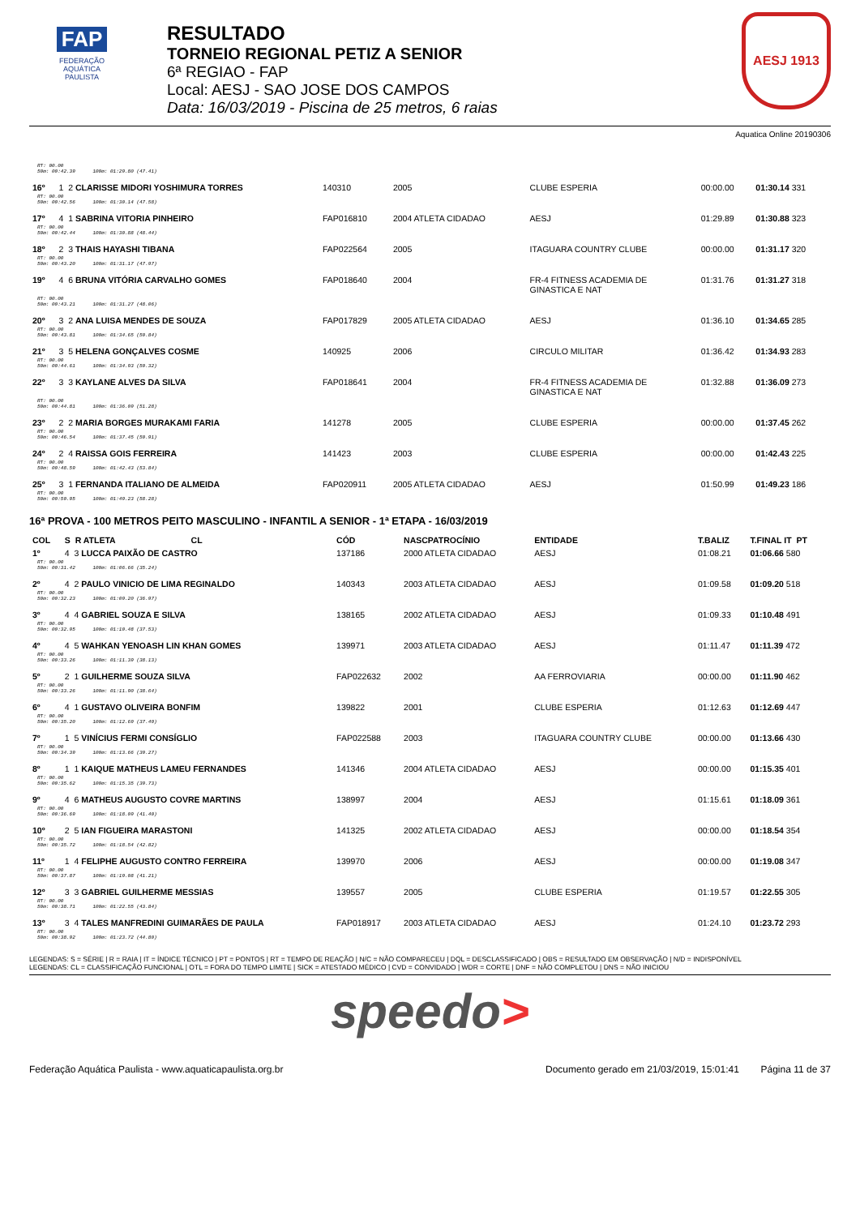FAP
FEDERAÇÃO
AQUÁTICA
PAULISTA
RESULTADO
TORNEIO REGIONAL PETIZ A SENIOR
6ª REGIAO - FAP
Local: AESJ - SAO JOSE DOS CAMPOS
Data: 16/03/2019 - Piscina de 25 metros, 6 raias
AESJ 1913
Aquatica Online 20190306
| RT: 00.00 50m: 00:42.39 100m: 01:29.80 (47.41) | | | | | | |
| 16º | 1 2 CLARISSE MIDORI YOSHIMURA TORRES | 140310 | 2005 | CLUBE ESPERIA | 00:00.00 | 01:30.14 331 |
| RT: 00.00 50m: 00:42.56 100m: 01:30.14 (47.58) | | | | | | |
| 17º | 4 1 SABRINA VITORIA PINHEIRO | FAP016810 | 2004 ATLETA CIDADAO | AESJ | 01:29.89 | 01:30.88 323 |
| RT: 00.00 50m: 00:42.44 100m: 01:30.88 (48.44) | | | | | | |
| 18º | 2 3 THAIS HAYASHI TIBANA | FAP022564 | 2005 | ITAGUARA COUNTRY CLUBE | 00:00.00 | 01:31.17 320 |
| RT: 00.00 50m: 00:43.20 100m: 01:31.17 (47.97) | | | | | | |
| 19º | 4 6 BRUNA VITÓRIA CARVALHO GOMES | FAP018640 | 2004 | FR-4 FITNESS ACADEMIA DE GINASTICA E NAT | 01:31.76 | 01:31.27 318 |
| RT: 00.00 50m: 00:43.21 100m: 01:31.27 (48.06) | | | | | | |
| 20º | 3 2 ANA LUISA MENDES DE SOUZA | FAP017829 | 2005 ATLETA CIDADAO | AESJ | 01:36.10 | 01:34.65 285 |
| RT: 00.00 50m: 00:43.81 100m: 01:34.65 (50.84) | | | | | | |
| 21º | 3 5 HELENA GONÇALVES COSME | 140925 | 2006 | CIRCULO MILITAR | 01:36.42 | 01:34.93 283 |
| RT: 00.00 50m: 00:44.61 100m: 01:34.93 (50.32) | | | | | | |
| 22º | 3 3 KAYLANE ALVES DA SILVA | FAP018641 | 2004 | FR-4 FITNESS ACADEMIA DE GINASTICA E NAT | 01:32.88 | 01:36.09 273 |
| RT: 00.00 50m: 00:44.81 100m: 01:36.09 (51.28) | | | | | | |
| 23º | 2 2 MARIA BORGES MURAKAMI FARIA | 141278 | 2005 | CLUBE ESPERIA | 00:00.00 | 01:37.45 262 |
| RT: 00.00 50m: 00:46.54 100m: 01:37.45 (50.91) | | | | | | |
| 24º | 2 4 RAISSA GOIS FERREIRA | 141423 | 2003 | CLUBE ESPERIA | 00:00.00 | 01:42.43 225 |
| RT: 00.00 50m: 00:48.59 100m: 01:42.43 (53.84) | | | | | | |
| 25º | 3 1 FERNANDA ITALIANO DE ALMEIDA | FAP020911 | 2005 ATLETA CIDADAO | AESJ | 01:50.99 | 01:49.23 186 |
| RT: 00.00 50m: 00:50.95 100m: 01:49.23 (58.28) | | | | | | |
16ª PROVA - 100 METROS PEITO MASCULINO - INFANTIL A SENIOR - 1ª ETAPA - 16/03/2019
| COL | S R ATLETA CL | CÓD | NASCPATROCÍNIO | ENTIDADE | T.BALIZ | T.FINAL IT PT |
| --- | --- | --- | --- | --- | --- | --- |
| 1º | 4 3 LUCCA PAIXÃO DE CASTRO | 137186 | 2000 ATLETA CIDADAO | AESJ | 01:08.21 | 01:06.66 580 |
| RT: 00.00 50m: 00:31.42 100m: 01:06.66 (35.24) | | | | | | |
| 2º | 4 2 PAULO VINICIO DE LIMA REGINALDO | 140343 | 2003 ATLETA CIDADAO | AESJ | 01:09.58 | 01:09.20 518 |
| RT: 00.00 50m: 00:32.23 100m: 01:09.20 (36.97) | | | | | | |
| 3º | 4 4 GABRIEL SOUZA E SILVA | 138165 | 2002 ATLETA CIDADAO | AESJ | 01:09.33 | 01:10.48 491 |
| RT: 00.00 50m: 00:32.95 100m: 01:10.48 (37.53) | | | | | | |
| 4º | 4 5 WAHKAN YENOASH LIN KHAN GOMES | 139971 | 2003 ATLETA CIDADAO | AESJ | 01:11.47 | 01:11.39 472 |
| RT: 00.00 50m: 00:33.26 100m: 01:11.39 (38.13) | | | | | | |
| 5º | 2 1 GUILHERME SOUZA SILVA | FAP022632 | 2002 | AA FERROVIARIA | 00:00.00 | 01:11.90 462 |
| RT: 00.00 50m: 00:33.26 100m: 01:11.90 (38.64) | | | | | | |
| 6º | 4 1 GUSTAVO OLIVEIRA BONFIM | 139822 | 2001 | CLUBE ESPERIA | 01:12.63 | 01:12.69 447 |
| RT: 00.00 50m: 00:35.20 100m: 01:12.69 (37.49) | | | | | | |
| 7º | 1 5 VINÍCIUS FERMI CONSÍGLIO | FAP022588 | 2003 | ITAGUARA COUNTRY CLUBE | 00:00.00 | 01:13.66 430 |
| RT: 00.00 50m: 00:34.39 100m: 01:13.66 (39.27) | | | | | | |
| 8º | 1 1 KAIQUE MATHEUS LAMEU FERNANDES | 141346 | 2004 ATLETA CIDADAO | AESJ | 00:00.00 | 01:15.35 401 |
| RT: 00.00 50m: 00:35.62 100m: 01:15.35 (39.73) | | | | | | |
| 9º | 4 6 MATHEUS AUGUSTO COVRE MARTINS | 138997 | 2004 | AESJ | 01:15.61 | 01:18.09 361 |
| RT: 00.00 50m: 00:36.69 100m: 01:18.09 (41.40) | | | | | | |
| 10º | 2 5 IAN FIGUEIRA MARASTONI | 141325 | 2002 ATLETA CIDADAO | AESJ | 00:00.00 | 01:18.54 354 |
| RT: 00.00 50m: 00:35.72 100m: 01:18.54 (42.82) | | | | | | |
| 11º | 1 4 FELIPHE AUGUSTO CONTRO FERREIRA | 139970 | 2006 | AESJ | 00:00.00 | 01:19.08 347 |
| RT: 00.00 50m: 00:37.87 100m: 01:19.08 (41.21) | | | | | | |
| 12º | 3 3 GABRIEL GUILHERME MESSIAS | 139557 | 2005 | CLUBE ESPERIA | 01:19.57 | 01:22.55 305 |
| RT: 00.00 50m: 00:38.71 100m: 01:22.55 (43.84) | | | | | | |
| 13º | 3 4 TALES MANFREDINI GUIMARÃES DE PAULA | FAP018917 | 2003 ATLETA CIDADAO | AESJ | 01:24.10 | 01:23.72 293 |
| RT: 00.00 50m: 00:38.92 100m: 01:23.72 (44.80) | | | | | | |
LEGENDAS: S = SÉRIE | R = RAIA | IT = ÍNDICE TÉCNICO | PT = PONTOS | RT = TEMPO DE REAÇÃO | N/C = NÃO COMPARECEU | DQL = DESCLASSIFICADO | OBS = RESULTADO EM OBSERVAÇÃO | N/D = INDISPONÍVEL
LEGENDAS: CL = CLASSIFICAÇÃO FUNCIONAL | OTL = FORA DO TEMPO LIMITE | SICK = ATESTADO MÉDICO | CVD = CONVIDADO | WDR = CORTE | DNF = NÃO COMPLETOU | DNS = NÃO INICIOU
speedo>
Federação Aquática Paulista - www.aquaticapaulista.org.br Documento gerado em 21/03/2019, 15:01:41 Página 11 de 37